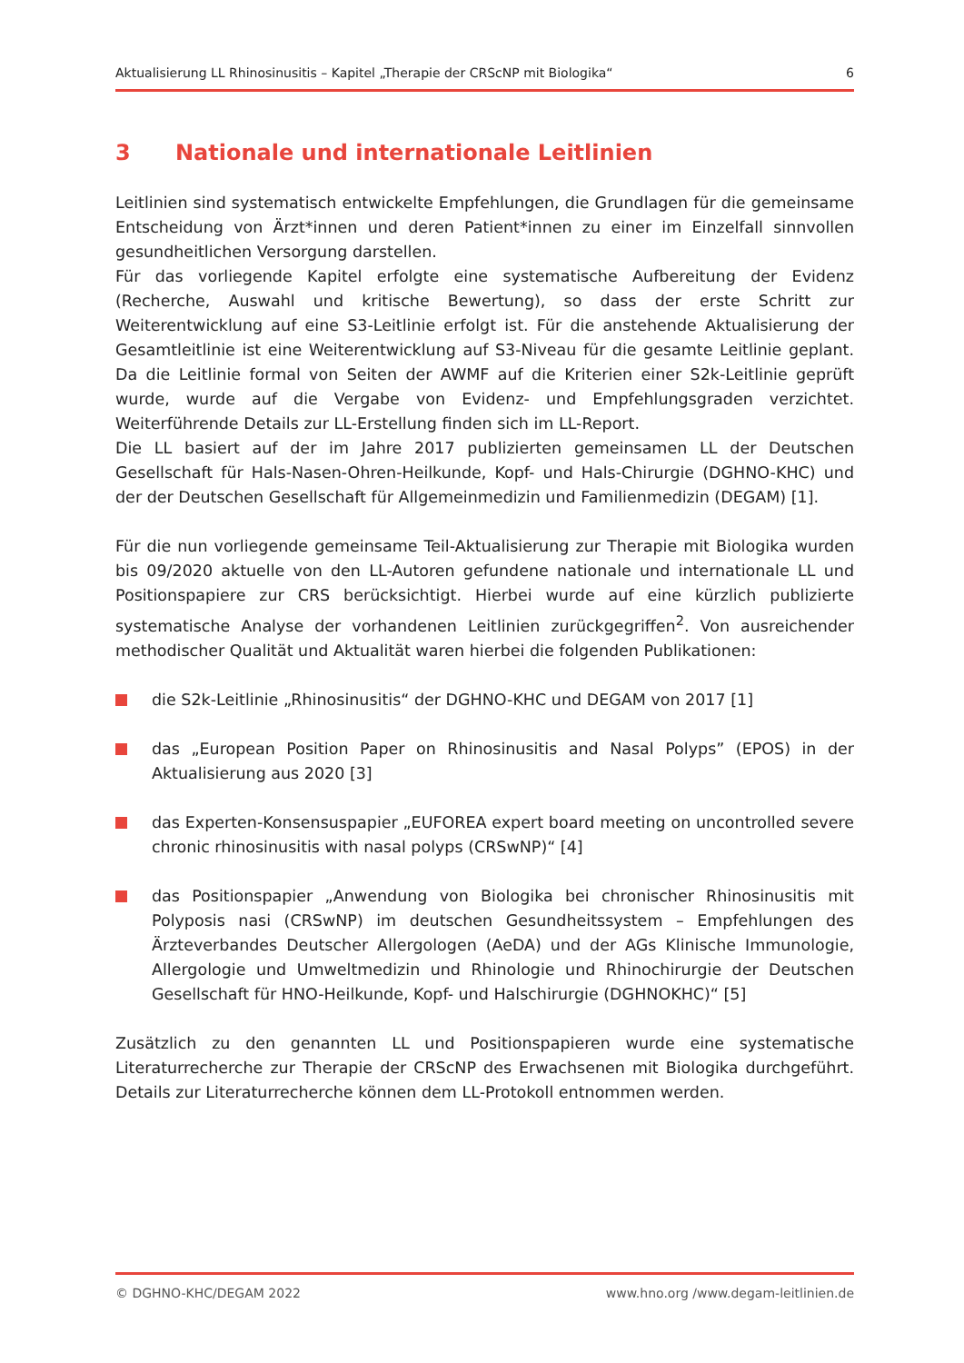Aktualisierung LL Rhinosinusitis – Kapitel „Therapie der CRScNP mit Biologika“6
3 Nationale und internationale Leitlinien
Leitlinien sind systematisch entwickelte Empfehlungen, die Grundlagen für die gemeinsame Entscheidung von Ärzt*innen und deren Patient*innen zu einer im Einzelfall sinnvollen gesundheitlichen Versorgung darstellen.
Für das vorliegende Kapitel erfolgte eine systematische Aufbereitung der Evidenz (Recherche, Auswahl und kritische Bewertung), so dass der erste Schritt zur Weiterentwicklung auf eine S3-Leitlinie erfolgt ist. Für die anstehende Aktualisierung der Gesamtleitlinie ist eine Weiterentwicklung auf S3-Niveau für die gesamte Leitlinie geplant. Da die Leitlinie formal von Seiten der AWMF auf die Kriterien einer S2k-Leitlinie geprüft wurde, wurde auf die Vergabe von Evidenz- und Empfehlungsgraden verzichtet. Weiterführende Details zur LL-Erstellung finden sich im LL-Report.
Die LL basiert auf der im Jahre 2017 publizierten gemeinsamen LL der Deutschen Gesellschaft für Hals-Nasen-Ohren-Heilkunde, Kopf- und Hals-Chirurgie (DGHNO-KHC) und der der Deutschen Gesellschaft für Allgemeinmedizin und Familienmedizin (DEGAM) [1].
Für die nun vorliegende gemeinsame Teil-Aktualisierung zur Therapie mit Biologika wurden bis 09/2020 aktuelle von den LL-Autoren gefundene nationale und internationale LL und Positionspapiere zur CRS berücksichtigt. Hierbei wurde auf eine kürzlich publizierte systematische Analyse der vorhandenen Leitlinien zurückgegriffen<sup>2</sup>. Von ausreichender methodischer Qualität und Aktualität waren hierbei die folgenden Publikationen:
die S2k-Leitlinie „Rhinosinusitis“ der DGHNO-KHC und DEGAM von 2017 [1]
das „European Position Paper on Rhinosinusitis and Nasal Polyps” (EPOS) in der Aktualisierung aus 2020 [3]
das Experten-Konsensuspapier „EUFOREA expert board meeting on uncontrolled severe chronic rhinosinusitis with nasal polyps (CRSwNP)“ [4]
das Positionspapier „Anwendung von Biologika bei chronischer Rhinosinusitis mit Polyposis nasi (CRSwNP) im deutschen Gesundheitssystem – Empfehlungen des Ärzteverbandes Deutscher Allergologen (AeDA) und der AGs Klinische Immunologie, Allergologie und Umweltmedizin und Rhinologie und Rhinochirurgie der Deutschen Gesellschaft für HNO-Heilkunde, Kopf- und Halschirurgie (DGHNOKHC)“ [5]
Zusätzlich zu den genannten LL und Positionspapieren wurde eine systematische Literaturrecherche zur Therapie der CRScNP des Erwachsenen mit Biologika durchgeführt. Details zur Literaturrecherche können dem LL-Protokoll entnommen werden.
© DGHNO-KHC/DEGAM 2022 www.hno.org /www.degam-leitlinien.de